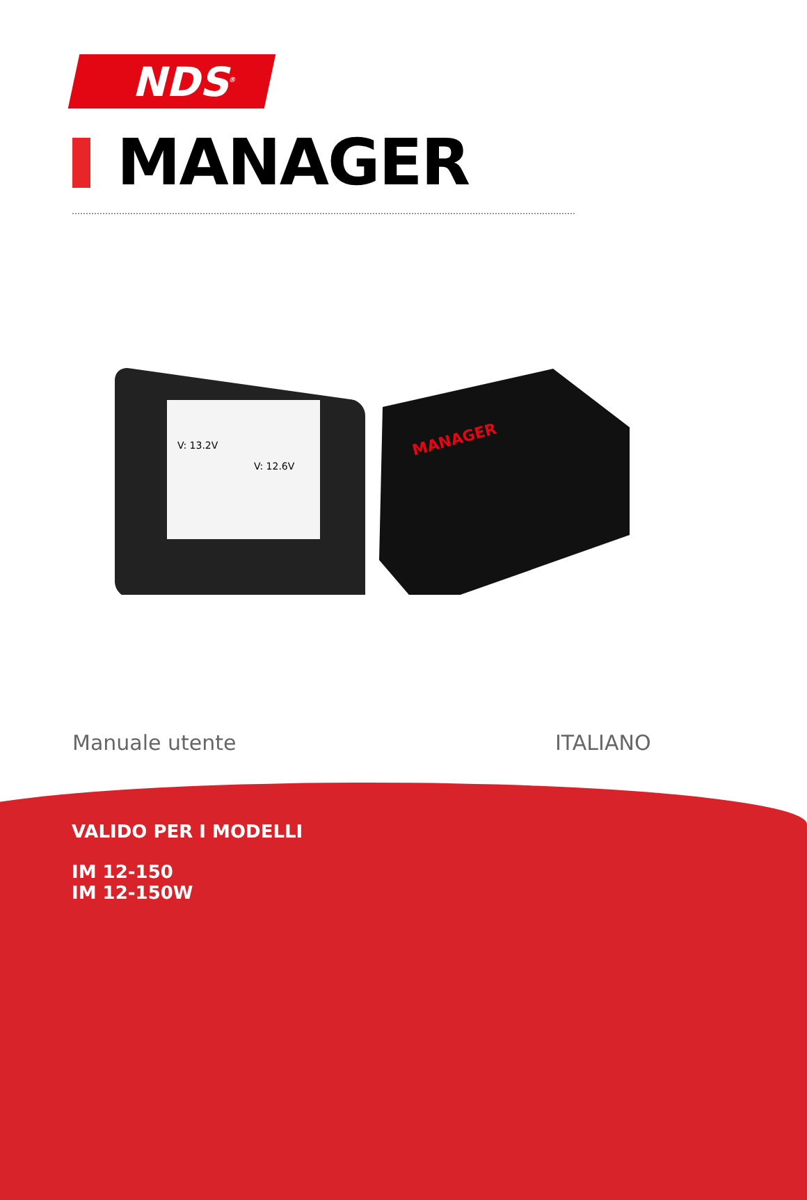NDS<sup>®</sup>
MANAGER
V: 13.2V
V: 12.6V
MANAGER
Manuale utente ITALIANO
VALIDO PER I MODELLI
IM 12-150
IM 12-150W